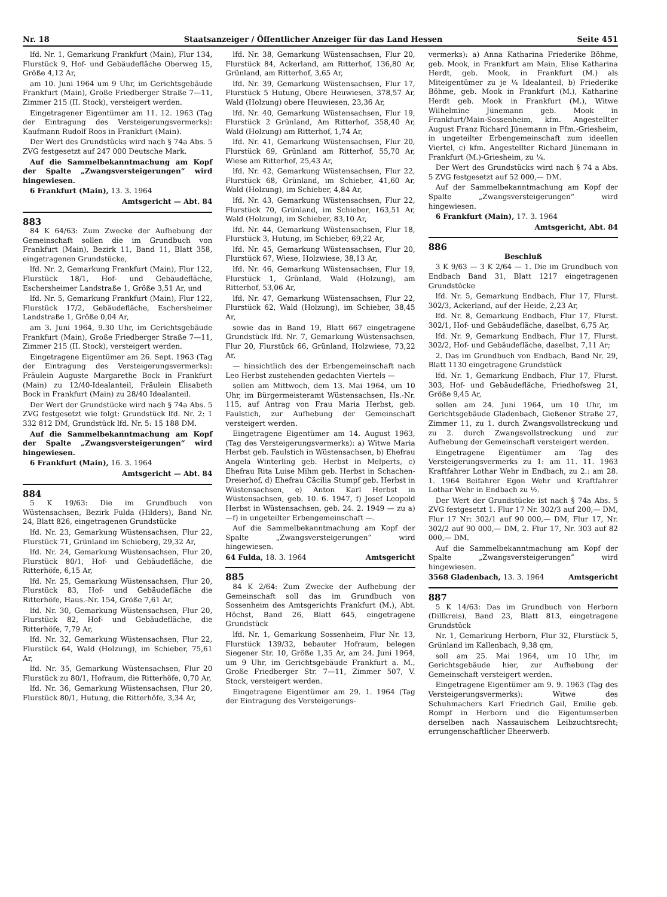Nr. 18 Staatsanzeiger / Öffentlicher Anzeiger für das Land Hessen Seite 451
lfd. Nr. 1, Gemarkung Frankfurt (Main), Flur 134, Flurstück 9, Hof- und Gebäudefläche Oberweg 15, Größe 4,12 Ar,
am 10. Juni 1964 um 9 Uhr, im Gerichtsgebäude Frankfurt (Main), Große Friedberger Straße 7—11, Zimmer 215 (II. Stock), versteigert werden.
Eingetragener Eigentümer am 11. 12. 1963 (Tag der Eintragung des Versteigerungsvermerks): Kaufmann Rudolf Roos in Frankfurt (Main).
Der Wert des Grundstücks wird nach § 74a Abs. 5 ZVG festgesetzt auf 247 000 Deutsche Mark.
Auf die Sammelbekanntmachung am Kopf der Spalte „Zwangsversteigerungen“ wird hingewiesen.
6 Frankfurt (Main), 13. 3. 1964
Amtsgericht — Abt. 84
883
84 K 64/63: Zum Zwecke der Aufhebung der Gemeinschaft sollen die im Grundbuch von Frankfurt (Main), Bezirk 11, Band 11, Blatt 358, eingetragenen Grundstücke,
lfd. Nr. 2, Gemarkung Frankfurt (Main), Flur 122, Flurstück 18/1, Hof- und Gebäudefläche, Eschersheimer Landstraße 1, Größe 3,51 Ar, und
lfd. Nr. 5, Gemarkung Frankfurt (Main), Flur 122, Flurstück 17/2, Gebäudefläche, Eschersheimer Landstraße 1, Größe 0,04 Ar,
am 3. Juni 1964, 9.30 Uhr, im Gerichtsgebäude Frankfurt (Main), Große Friedberger Straße 7—11, Zimmer 215 (II. Stock), versteigert werden.
Eingetragene Eigentümer am 26. Sept. 1963 (Tag der Eintragung des Versteigerungsvermerks): Fräulein Auguste Margarethe Bock in Frankfurt (Main) zu 12/40-Idealanteil, Fräulein Elisabeth Bock in Frankfurt (Main) zu 28/40 Idealanteil.
Der Wert der Grundstücke wird nach § 74a Abs. 5 ZVG festgesetzt wie folgt: Grundstück lfd. Nr. 2: 1 332 812 DM, Grundstück lfd. Nr. 5: 15 188 DM.
Auf die Sammelbekanntmachung am Kopf der Spalte „Zwangsversteigerungen“ wird hingewiesen.
6 Frankfurt (Main), 16. 3. 1964
Amtsgericht — Abt. 84
884
5 K 19/63: Die im Grundbuch von Wüstensachsen, Bezirk Fulda (Hilders), Band Nr. 24, Blatt 826, eingetragenen Grundstücke
lfd. Nr. 23, Gemarkung Wüstensachsen, Flur 22, Flurstück 71, Grünland im Schieberg, 29,32 Ar,
lfd. Nr. 24, Gemarkung Wüstensachsen, Flur 20, Flurstück 80/1, Hof- und Gebäudefläche, die Ritterhöfe, 6,15 Ar,
lfd. Nr. 25, Gemarkung Wüstensachsen, Flur 20, Flurstück 83, Hof- und Gebäudefläche die Ritterhöfe, Haus.-Nr. 154, Größe 7,61 Ar,
lfd. Nr. 30, Gemarkung Wüstensachsen, Flur 20, Flurstück 82, Hof- und Gebäudefläche, die Ritterhöfe, 7,79 Ar,
lfd. Nr. 32, Gemarkung Wüstensachsen, Flur 22, Flurstück 64, Wald (Holzung), im Schieber, 75,61 Ar,
lfd. Nr. 35, Gemarkung Wüstensachsen, Flur 20 Flurstück zu 80/1, Hofraum, die Ritterhöfe, 0,70 Ar,
lfd. Nr. 36, Gemarkung Wüstensachsen, Flur 20, Flurstück 80/1, Hutung, die Ritterhöfe, 3,34 Ar,
lfd. Nr. 38, Gemarkung Wüstensachsen, Flur 20, Flurstück 84, Ackerland, am Ritterhof, 136,80 Ar, Grünland, am Ritterhof, 3,65 Ar,
lfd. Nr. 39, Gemarkung Wüstensachsen, Flur 17, Flurstück 5 Hutung, Obere Heuwiesen, 378,57 Ar, Wald (Holzung) obere Heuwiesen, 23,36 Ar,
lfd. Nr. 40, Gemarkung Wüstensachsen, Flur 19, Flurstück 2 Grünland, Am Ritterhof, 358,40 Ar, Wald (Holzung) am Ritterhof, 1,74 Ar,
lfd. Nr. 41, Gemarkung Wüstensachsen, Flur 20, Flurstück 69, Grünland am Ritterhof, 55,70 Ar, Wiese am Ritterhof, 25,43 Ar,
lfd. Nr. 42, Gemarkung Wüstensachsen, Flur 22, Flurstück 68, Grünland, im Schieber, 41,60 Ar, Wald (Holzung), im Schieber, 4,84 Ar,
lfd. Nr. 43, Gemarkung Wüstensachsen, Flur 22, Flurstück 70, Grünland, im Schieber, 163,51 Ar, Wald (Holzung), im Schieber, 83,10 Ar,
lfd. Nr. 44, Gemarkung Wüstensachsen, Flur 18, Flurstück 3, Hutung, im Schieber, 69,22 Ar,
lfd. Nr. 45, Gemarkung Wüstensachsen, Flur 20, Flurstück 67, Wiese, Holzwiese, 38,13 Ar,
lfd. Nr. 46, Gemarkung Wüstensachsen, Flur 19, Flurstück 1, Grünland, Wald (Holzung), am Ritterhof, 53,06 Ar,
lfd. Nr. 47, Gemarkung Wüstensachsen, Flur 22, Flurstück 62, Wald (Holzung), im Schieber, 38,45 Ar,
sowie das in Band 19, Blatt 667 eingetragene Grundstück lfd. Nr. 7, Gemarkung Wüstensachsen, Flur 20, Flurstück 66, Grünland, Holzwiese, 73,22 Ar,
— hinsichtlich des der Erbengemeinschaft nach Leo Herbst zustehenden gedachten Viertels —
sollen am Mittwoch, dem 13. Mai 1964, um 10 Uhr, im Bürgermeisteramt Wüstensachsen, Hs.-Nr. 115, auf Antrag von Frau Maria Herbst, geb. Faulstich, zur Aufhebung der Gemeinschaft versteigert werden.
Eingetragene Eigentümer am 14. August 1963, (Tag des Versteigerungsvermerks): a) Witwe Maria Herbst geb. Faulstich in Wüstensachsen, b) Ehefrau Angela Winterling geb. Herbst in Melperts, c) Ehefrau Rita Luise Mihm geb. Herbst in Schachen-Dreierhof, d) Ehefrau Cäcilia Stumpf geb. Herbst in Wüstensachsen, e) Anton Karl Herbst in Wüstensachsen, geb. 10. 6. 1947, f) Josef Leopold Herbst in Wüstensachsen, geb. 24. 2. 1949 — zu a)—f) in ungeteilter Erbengemeinschaft —.
Auf die Sammelbekanntmachung am Kopf der Spalte „Zwangsversteigerungen“ wird hingewiesen.
64 Fulda, 18. 3. 1964 Amtsgericht
885
84 K 2/64: Zum Zwecke der Aufhebung der Gemeinschaft soll das im Grundbuch von Sossenheim des Amtsgerichts Frankfurt (M.), Abt. Höchst, Band 26, Blatt 645, eingetragene Grundstück
lfd. Nr. 1, Gemarkung Sossenheim, Flur Nr. 13, Flurstück 139/32, bebauter Hofraum, belegen Siegener Str. 10, Größe 1,35 Ar, am 24. Juni 1964, um 9 Uhr, im Gerichtsgebäude Frankfurt a. M., Große Friedberger Str. 7—11, Zimmer 507, V. Stock, versteigert werden.
Eingetragene Eigentümer am 29. 1. 1964 (Tag der Eintragung des Versteigerungs-
vermerks): a) Anna Katharina Friederike Böhme, geb. Mook, in Frankfurt am Main, Elise Katharina Herdt, geb. Mook, in Frankfurt (M.) als Miteigentümer zu je ¼ Idealanteil, b) Friederike Böhme, geb. Mook in Frankfurt (M.), Katharine Herdt geb. Mook in Frankfurt (M.), Witwe Wilhelmine Jünemann geb. Mook in Frankfurt/Main-Sossenheim, kfm. Angestellter August Franz Richard Jünemann in Ffm.-Griesheim, in ungeteilter Erbengemeinschaft zum ideellen Viertel, c) kfm. Angestellter Richard Jünemann in Frankfurt (M.)-Griesheim, zu ¼.
Der Wert des Grundstücks wird nach § 74 a Abs. 5 ZVG festgesetzt auf 52 000,— DM.
Auf der Sammelbekanntmachung am Kopf der Spalte „Zwangsversteigerungen“ wird hingewiesen.
6 Frankfurt (Main), 17. 3. 1964
Amtsgericht, Abt. 84
886
Beschluß
3 K 9/63 — 3 K 2/64 — 1. Die im Grundbuch von Endbach Band 31, Blatt 1217 eingetragenen Grundstücke
lfd. Nr. 5, Gemarkung Endbach, Flur 17, Flurst. 302/3, Ackerland, auf der Heide, 2,23 Ar,
lfd. Nr. 8, Gemarkung Endbach, Flur 17, Flurst. 302/1, Hof- und Gebäudefläche, daselbst, 6,75 Ar,
lfd. Nr. 9, Gemarkung Endbach, Flur 17, Flurst. 302/2, Hof- und Gebäudefläche, daselbst, 7,11 Ar;
2. Das im Grundbuch von Endbach, Band Nr. 29, Blatt 1130 eingetragene Grundstück
lfd. Nr. 1, Gemarkung Endbach, Flur 17, Flurst. 303, Hof- und Gebäudefläche, Friedhofsweg 21, Größe 9,45 Ar,
sollen am 24. Juni 1964, um 10 Uhr, im Gerichtsgebäude Gladenbach, Gießener Straße 27, Zimmer 11, zu 1. durch Zwangsvollstreckung und zu 2. durch Zwangsvollstreckung und zur Aufhebung der Gemeinschaft versteigert werden.
Eingetragene Eigentümer am Tag des Versteigerungsvermerks zu 1: am 11. 11. 1963 Kraftfahrer Lothar Wehr in Endbach, zu 2.: am 28. 1. 1964 Beifahrer Egon Wehr und Kraftfahrer Lothar Wehr in Endbach zu ½.
Der Wert der Grundstücke ist nach § 74a Abs. 5 ZVG festgesetzt 1. Flur 17 Nr. 302/3 auf 200,— DM, Flur 17 Nr: 302/1 auf 90 000,— DM, Flur 17, Nr. 302/2 auf 90 000,— DM, 2. Flur 17, Nr. 303 auf 82 000,— DM.
Auf die Sammelbekanntmachung am Kopf der Spalte „Zwangsversteigerungen“ wird hingewiesen.
3568 Gladenbach, 13. 3. 1964 Amtsgericht
887
5 K 14/63: Das im Grundbuch von Herborn (Dillkreis), Band 23, Blatt 813, eingetragene Grundstück
Nr. 1, Gemarkung Herborn, Flur 32, Flurstück 5, Grünland im Kallenbach, 9,38 qm,
soll am 25. Mai 1964, um 10 Uhr, im Gerichtsgebäude hier, zur Aufhebung der Gemeinschaft versteigert werden.
Eingetragene Eigentümer am 9. 9. 1963 (Tag des Versteigerungsvermerks): Witwe des Schuhmachers Karl Friedrich Gail, Emilie geb. Rompf in Herborn und die Eigentumserben derselben nach Nassauischem Leibzuchtsrecht; errungenschaftlicher Eheerwerb.